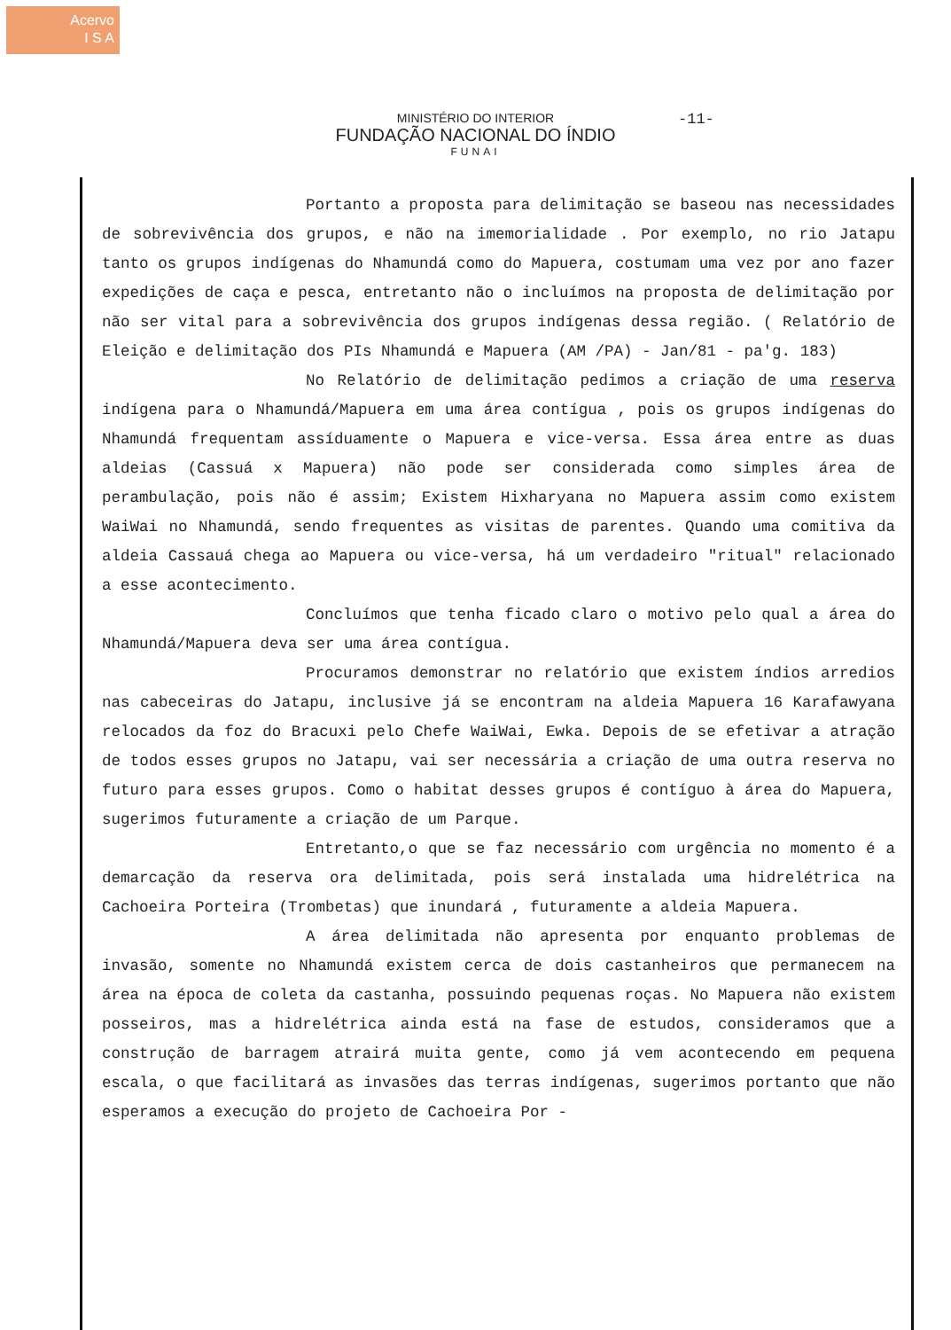Acervo
I S A
MINISTÉRIO DO INTERIOR
FUNDAÇÃO NACIONAL DO ÍNDIO
FUNAI
-11-
Portanto a proposta para delimitação se baseou nas necessidades de sobrevivência dos grupos, e não na imemorialidade . Por exemplo, no rio Jatapu tanto os grupos indígenas do Nhamundá como do Mapuera, costumam uma vez por ano fazer expedições de caça e pesca, entretanto não o incluímos na proposta de delimitação por não ser vital para a sobrevivência dos grupos indígenas dessa região. ( Relatório de Eleição e delimitação dos PIs Nhamundá e Mapuera (AM /PA) - Jan/81 - pa'g. 183)
No Relatório de delimitação pedimos a criação de uma reserva indígena para o Nhamundá/Mapuera em uma área contígua , pois os grupos indígenas do Nhamundá frequentam assíduamente o Mapuera e vice-versa. Essa área entre as duas aldeias (Cassuá x Mapuera) não pode ser considerada como simples área de perambulação, pois não é assim; Existem Hixharyana no Mapuera assim como existem WaiWai no Nhamundá, sendo frequentes as visitas de parentes. Quando uma comitiva da aldeia Cassauá chega ao Mapuera ou vice-versa, há um verdadeiro "ritual" relacionado a esse acontecimento.
Concluímos que tenha ficado claro o motivo pelo qual a área do Nhamundá/Mapuera deva ser uma área contígua.
Procuramos demonstrar no relatório que existem índios arredios nas cabeceiras do Jatapu, inclusive já se encontram na aldeia Mapuera 16 Karafawyana relocados da foz do Bracuxi pelo Chefe WaiWai, Ewka. Depois de se efetivar a atração de todos esses grupos no Jatapu, vai ser necessária a criação de uma outra reserva no futuro para esses grupos. Como o habitat desses grupos é contíguo à área do Mapuera, sugerimos futuramente a criação de um Parque.
Entretanto,o que se faz necessário com urgência no momento é a demarcação da reserva ora delimitada, pois será instalada uma hidrelétrica na Cachoeira Porteira (Trombetas) que inundará , futuramente a aldeia Mapuera.
A área delimitada não apresenta por enquanto problemas de invasão, somente no Nhamundá existem cerca de dois castanheiros que permanecem na área na época de coleta da castanha, possuindo pequenas roças. No Mapuera não existem posseiros, mas a hidrelétrica ainda está na fase de estudos, consideramos que a construção de barragem atrairá muita gente, como já vem acontecendo em pequena escala, o que facilitará as invasões das terras indígenas, sugerimos portanto que não esperamos a execução do projeto de Cachoeira Por -